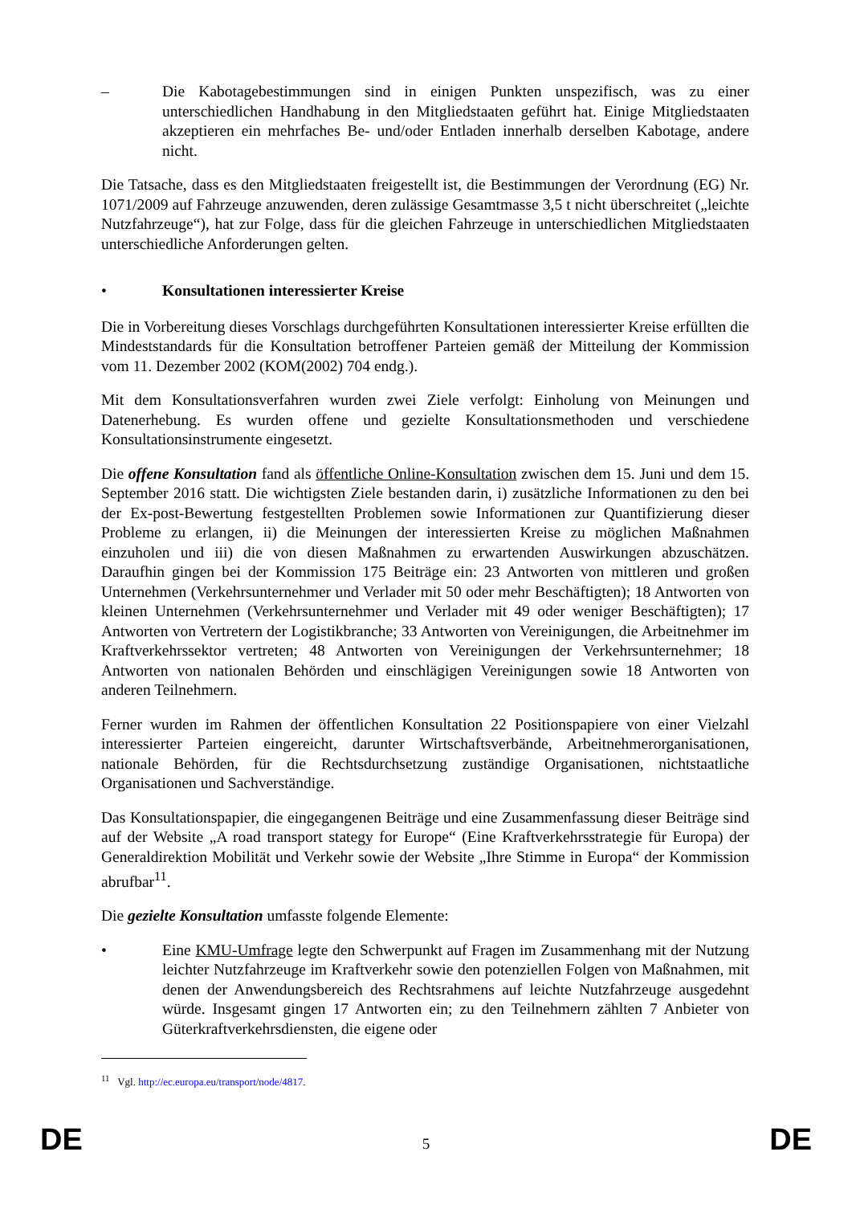– Die Kabotagebestimmungen sind in einigen Punkten unspezifisch, was zu einer unterschiedlichen Handhabung in den Mitgliedstaaten geführt hat. Einige Mitgliedstaaten akzeptieren ein mehrfaches Be- und/oder Entladen innerhalb derselben Kabotage, andere nicht.
Die Tatsache, dass es den Mitgliedstaaten freigestellt ist, die Bestimmungen der Verordnung (EG) Nr. 1071/2009 auf Fahrzeuge anzuwenden, deren zulässige Gesamtmasse 3,5 t nicht überschreitet („leichte Nutzfahrzeuge“), hat zur Folge, dass für die gleichen Fahrzeuge in unterschiedlichen Mitgliedstaaten unterschiedliche Anforderungen gelten.
• Konsultationen interessierter Kreise
Die in Vorbereitung dieses Vorschlags durchgeführten Konsultationen interessierter Kreise erfüllten die Mindeststandards für die Konsultation betroffener Parteien gemäß der Mitteilung der Kommission vom 11. Dezember 2002 (KOM(2002) 704 endg.).
Mit dem Konsultationsverfahren wurden zwei Ziele verfolgt: Einholung von Meinungen und Datenerhebung. Es wurden offene und gezielte Konsultationsmethoden und verschiedene Konsultationsinstrumente eingesetzt.
Die offene Konsultation fand als öffentliche Online-Konsultation zwischen dem 15. Juni und dem 15. September 2016 statt. Die wichtigsten Ziele bestanden darin, i) zusätzliche Informationen zu den bei der Ex-post-Bewertung festgestellten Problemen sowie Informationen zur Quantifizierung dieser Probleme zu erlangen, ii) die Meinungen der interessierten Kreise zu möglichen Maßnahmen einzuholen und iii) die von diesen Maßnahmen zu erwartenden Auswirkungen abzuschätzen. Daraufhin gingen bei der Kommission 175 Beiträge ein: 23 Antworten von mittleren und großen Unternehmen (Verkehrsunternehmer und Verlader mit 50 oder mehr Beschäftigten); 18 Antworten von kleinen Unternehmen (Verkehrsunternehmer und Verlader mit 49 oder weniger Beschäftigten); 17 Antworten von Vertretern der Logistikbranche; 33 Antworten von Vereinigungen, die Arbeitnehmer im Kraftverkehrssektor vertreten; 48 Antworten von Vereinigungen der Verkehrsunternehmer; 18 Antworten von nationalen Behörden und einschlägigen Vereinigungen sowie 18 Antworten von anderen Teilnehmern.
Ferner wurden im Rahmen der öffentlichen Konsultation 22 Positionspapiere von einer Vielzahl interessierter Parteien eingereicht, darunter Wirtschaftsverbände, Arbeitnehmerorganisationen, nationale Behörden, für die Rechtsdurchsetzung zuständige Organisationen, nichtstaatliche Organisationen und Sachverständige.
Das Konsultationspapier, die eingegangenen Beiträge und eine Zusammenfassung dieser Beiträge sind auf der Website „A road transport stategy for Europe“ (Eine Kraftverkehrsstrategie für Europa) der Generaldirektion Mobilität und Verkehr sowie der Website „Ihre Stimme in Europa“ der Kommission abrufbar<sup>11</sup>.
Die gezielte Konsultation umfasste folgende Elemente:
• Eine KMU-Umfrage legte den Schwerpunkt auf Fragen im Zusammenhang mit der Nutzung leichter Nutzfahrzeuge im Kraftverkehr sowie den potenziellen Folgen von Maßnahmen, mit denen der Anwendungsbereich des Rechtsrahmens auf leichte Nutzfahrzeuge ausgedehnt würde. Insgesamt gingen 17 Antworten ein; zu den Teilnehmern zählten 7 Anbieter von Güterkraftverkehrsdiensten, die eigene oder
<sup>11</sup> Vgl. http://ec.europa.eu/transport/node/4817.
DE 5 DE